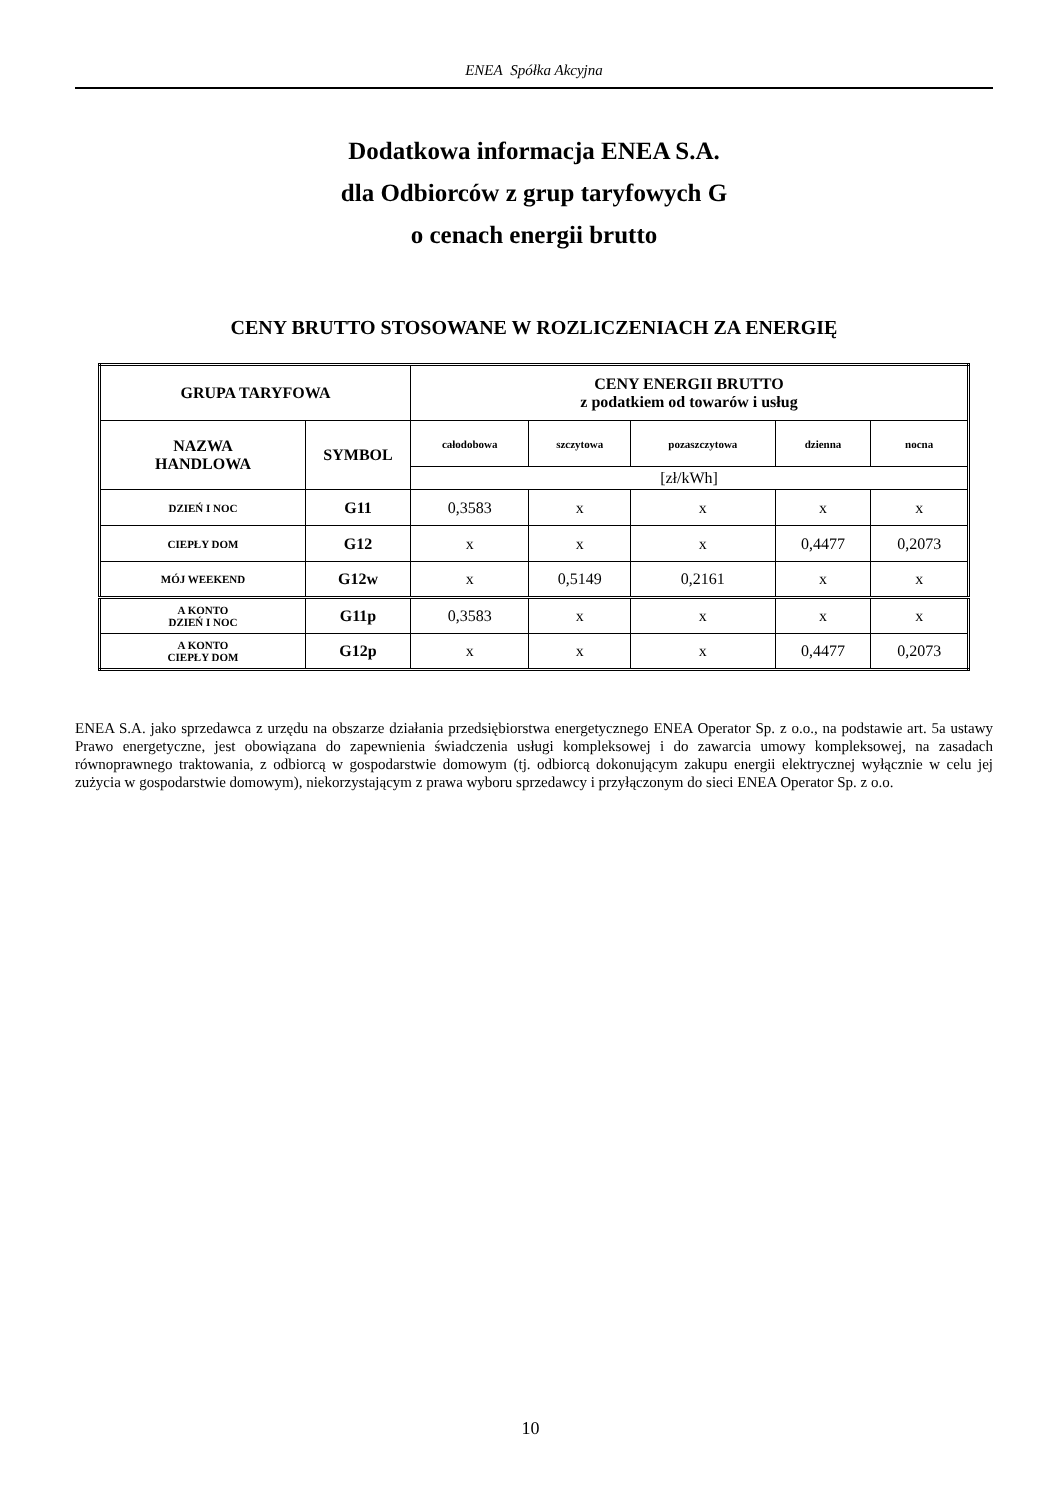ENEA Spółka Akcyjna
Dodatkowa informacja ENEA S.A.
dla Odbiorców z grup taryfowych G
o cenach energii brutto
CENY BRUTTO STOSOWANE W ROZLICZENIACH ZA ENERGIĘ
| GRUPA TARYFOWA | | CENY ENERGII BRUTTO z podatkiem od towarów i usług | | | | |
| --- | --- | --- | --- | --- | --- | --- |
| NAZWA HANDLOWA | SYMBOL | całodobowa | szczytowa | pozaszczytowa | dzienna | nocna |
| | | [zł/kWh] | | | | |
| DZIEŃ I NOC | G11 | 0,3583 | x | x | x | x |
| CIEPŁY DOM | G12 | x | x | x | 0,4477 | 0,2073 |
| MÓJ WEEKEND | G12w | x | 0,5149 | 0,2161 | x | x |
| A KONTO DZIEŃ I NOC | G11p | 0,3583 | x | x | x | x |
| A KONTO CIEPŁY DOM | G12p | x | x | x | 0,4477 | 0,2073 |
ENEA S.A. jako sprzedawca z urzędu na obszarze działania przedsiębiorstwa energetycznego ENEA Operator Sp. z o.o., na podstawie art. 5a ustawy Prawo energetyczne, jest obowiązana do zapewnienia świadczenia usługi kompleksowej i do zawarcia umowy kompleksowej, na zasadach równoprawnego traktowania, z odbiorcą w gospodarstwie domowym (tj. odbiorcą dokonującym zakupu energii elektrycznej wyłącznie w celu jej zużycia w gospodarstwie domowym), niekorzystającym z prawa wyboru sprzedawcy i przyłączonym do sieci ENEA Operator Sp. z o.o.
10